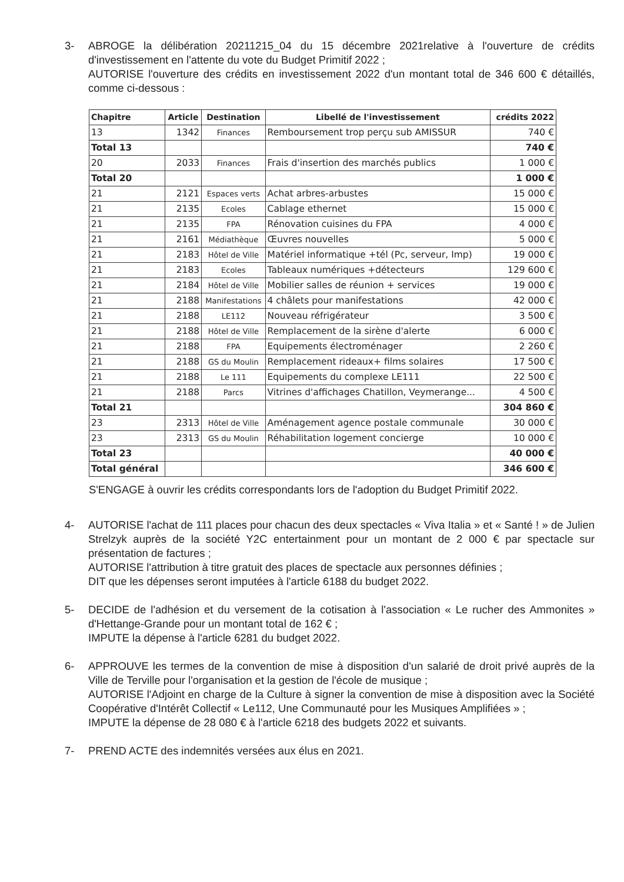3- ABROGE la délibération 20211215_04 du 15 décembre 2021relative à l'ouverture de crédits d'investissement en l'attente du vote du Budget Primitif 2022 ;
AUTORISE l'ouverture des crédits en investissement 2022 d'un montant total de 346 600 € détaillés, comme ci-dessous :
| Chapitre | Article | Destination | Libellé de l'investissement | crédits 2022 |
| --- | --- | --- | --- | --- |
| 13 | 1342 | Finances | Remboursement trop perçu sub AMISSUR | 740 € |
| Total 13 | | | | 740 € |
| 20 | 2033 | Finances | Frais d'insertion des marchés publics | 1 000 € |
| Total 20 | | | | 1 000 € |
| 21 | 2121 | Espaces verts | Achat arbres-arbustes | 15 000 € |
| 21 | 2135 | Ecoles | Cablage ethernet | 15 000 € |
| 21 | 2135 | FPA | Rénovation cuisines du FPA | 4 000 € |
| 21 | 2161 | Médiathèque | Œuvres nouvelles | 5 000 € |
| 21 | 2183 | Hôtel de Ville | Matériel informatique +tél (Pc, serveur, Imp) | 19 000 € |
| 21 | 2183 | Ecoles | Tableaux numériques +détecteurs | 129 600 € |
| 21 | 2184 | Hôtel de Ville | Mobilier salles de réunion + services | 19 000 € |
| 21 | 2188 | Manifestations | 4 châlets pour manifestations | 42 000 € |
| 21 | 2188 | LE112 | Nouveau réfrigérateur | 3 500 € |
| 21 | 2188 | Hôtel de Ville | Remplacement de la sirène d'alerte | 6 000 € |
| 21 | 2188 | FPA | Equipements électroménager | 2 260 € |
| 21 | 2188 | GS du Moulin | Remplacement rideaux+ films solaires | 17 500 € |
| 21 | 2188 | Le 111 | Equipements du complexe LE111 | 22 500 € |
| 21 | 2188 | Parcs | Vitrines d'affichages Chatillon, Veymerange... | 4 500 € |
| Total 21 | | | | 304 860 € |
| 23 | 2313 | Hôtel de Ville | Aménagement agence postale communale | 30 000 € |
| 23 | 2313 | GS du Moulin | Réhabilitation logement concierge | 10 000 € |
| Total 23 | | | | 40 000 € |
| Total général | | | | 346 600 € |
S'ENGAGE à ouvrir les crédits correspondants lors de l'adoption du Budget Primitif 2022.
4- AUTORISE l'achat de 111 places pour chacun des deux spectacles « Viva Italia » et « Santé ! » de Julien Strelzyk auprès de la société Y2C entertainment pour un montant de 2 000 € par spectacle sur présentation de factures ;
AUTORISE l'attribution à titre gratuit des places de spectacle aux personnes définies ;
DIT que les dépenses seront imputées à l'article 6188 du budget 2022.
5- DECIDE de l'adhésion et du versement de la cotisation à l'association « Le rucher des Ammonites » d'Hettange-Grande pour un montant total de 162 € ;
IMPUTE la dépense à l'article 6281 du budget 2022.
6- APPROUVE les termes de la convention de mise à disposition d'un salarié de droit privé auprès de la Ville de Terville pour l'organisation et la gestion de l'école de musique ;
AUTORISE l'Adjoint en charge de la Culture à signer la convention de mise à disposition avec la Société Coopérative d'Intérêt Collectif « Le112, Une Communauté pour les Musiques Amplifiées » ;
IMPUTE la dépense de 28 080 € à l'article 6218 des budgets 2022 et suivants.
7- PREND ACTE des indemnités versées aux élus en 2021.